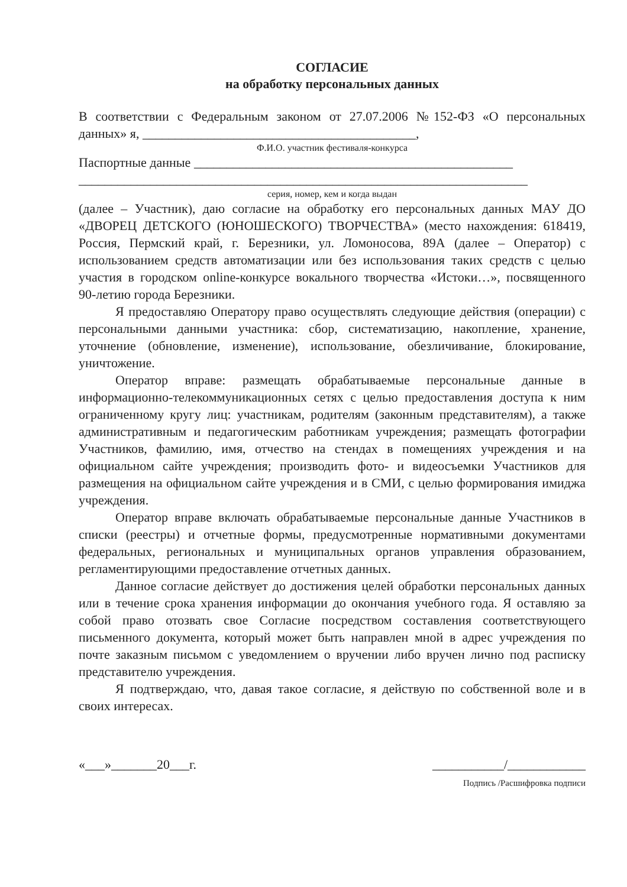СОГЛАСИЕ
на обработку персональных данных
В соответствии с Федеральным законом от 27.07.2006 №152-ФЗ «О персональных данных» я, __________________________________________,
Ф.И.О. участник фестиваля-конкурса
Паспортные данные _________________________________________________
_____________________________________________________________________
серия, номер, кем и когда выдан
(далее – Участник), даю согласие на обработку его персональных данных МАУ ДО «ДВОРЕЦ ДЕТСКОГО (ЮНОШЕСКОГО) ТВОРЧЕСТВА» (место нахождения: 618419, Россия, Пермский край, г. Березники, ул. Ломоносова, 89А (далее – Оператор) с использованием средств автоматизации или без использования таких средств с целью участия в городском online-конкурсе вокального творчества «Истоки…», посвященного 90-летию города Березники.
Я предоставляю Оператору право осуществлять следующие действия (операции) с персональными данными участника: сбор, систематизацию, накопление, хранение, уточнение (обновление, изменение), использование, обезличивание, блокирование, уничтожение.
Оператор вправе: размещать обрабатываемые персональные данные в информационно-телекоммуникационных сетях с целью предоставления доступа к ним ограниченному кругу лиц: участникам, родителям (законным представителям), а также административным и педагогическим работникам учреждения; размещать фотографии Участников, фамилию, имя, отчество на стендах в помещениях учреждения и на официальном сайте учреждения; производить фото- и видеосъемки Участников для размещения на официальном сайте учреждения и в СМИ, с целью формирования имиджа учреждения.
Оператор вправе включать обрабатываемые персональные данные Участников в списки (реестры) и отчетные формы, предусмотренные нормативными документами федеральных, региональных и муниципальных органов управления образованием, регламентирующими предоставление отчетных данных.
Данное согласие действует до достижения целей обработки персональных данных или в течение срока хранения информации до окончания учебного года. Я оставляю за собой право отозвать свое Согласие посредством составления соответствующего письменного документа, который может быть направлен мной в адрес учреждения по почте заказным письмом с уведомлением о вручении либо вручен лично под расписку представителю учреждения.
Я подтверждаю, что, давая такое согласие, я действую по собственной воле и в своих интересах.
«___»_______20___г. ___________/____________
Подпись /Расшифровка подписи